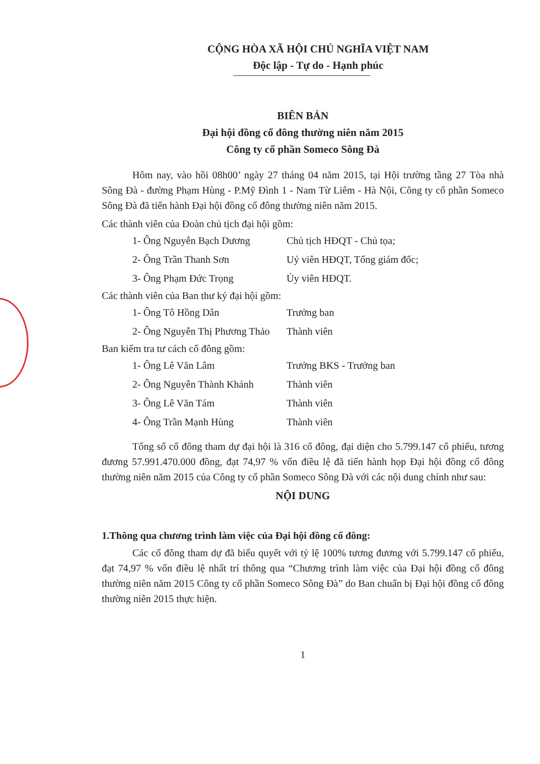CỘNG HÒA XÃ HỘI CHỦ NGHĨA VIỆT NAM
Độc lập - Tự do - Hạnh phúc
BIÊN BẢN
Đại hội đồng cổ đông thường niên năm 2015
Công ty cổ phần Someco Sông Đà
Hôm nay, vào hồi 08h00’ ngày 27 tháng 04 năm 2015, tại Hội trường tầng 27 Tòa nhà Sông Đà - đường Phạm Hùng - P.Mỹ Đình 1 - Nam Từ Liêm - Hà Nội, Công ty cổ phần Someco Sông Đà đã tiến hành Đại hội đồng cổ đông thường niên năm 2015.
Các thành viên của Đoàn chủ tịch đại hội gồm:
1- Ông Nguyễn Bạch Dương Chủ tịch HĐQT - Chủ tọa;
2- Ông Trần Thanh Sơn Uỷ viên HĐQT, Tổng giám đốc;
3- Ông Phạm Đức Trọng Ủy viên HĐQT.
Các thành viên của Ban thư ký đại hội gồm:
1- Ông Tô Hồng Dân Trưởng ban
2- Ông Nguyễn Thị Phương Thảo Thành viên
Ban kiểm tra tư cách cổ đông gồm:
1- Ông Lê Văn Lâm Trưởng BKS - Trưởng ban
2- Ông Nguyễn Thành Khánh Thành viên
3- Ông Lê Văn Tám Thành viên
4- Ông Trần Mạnh Hùng Thành viên
Tổng số cổ đông tham dự đại hội là 316 cổ đông, đại diện cho 5.799.147 cổ phiếu, tương đương 57.991.470.000 đồng, đạt 74,97 % vốn điều lệ đã tiến hành họp Đại hội đồng cổ đông thường niên năm 2015 của Công ty cổ phần Someco Sông Đà với các nội dung chính như sau:
NỘI DUNG
1.Thông qua chương trình làm việc của Đại hội đồng cổ đông:
Các cổ đông tham dự đã biểu quyết với tỷ lệ 100% tương đương với 5.799.147 cổ phiếu, đạt 74,97 % vốn điều lệ nhất trí thông qua “Chương trình làm việc của Đại hội đồng cổ đông thường niên năm 2015 Công ty cổ phần Someco Sông Đà” do Ban chuẩn bị Đại hội đồng cổ đông thường niên 2015 thực hiện.
1